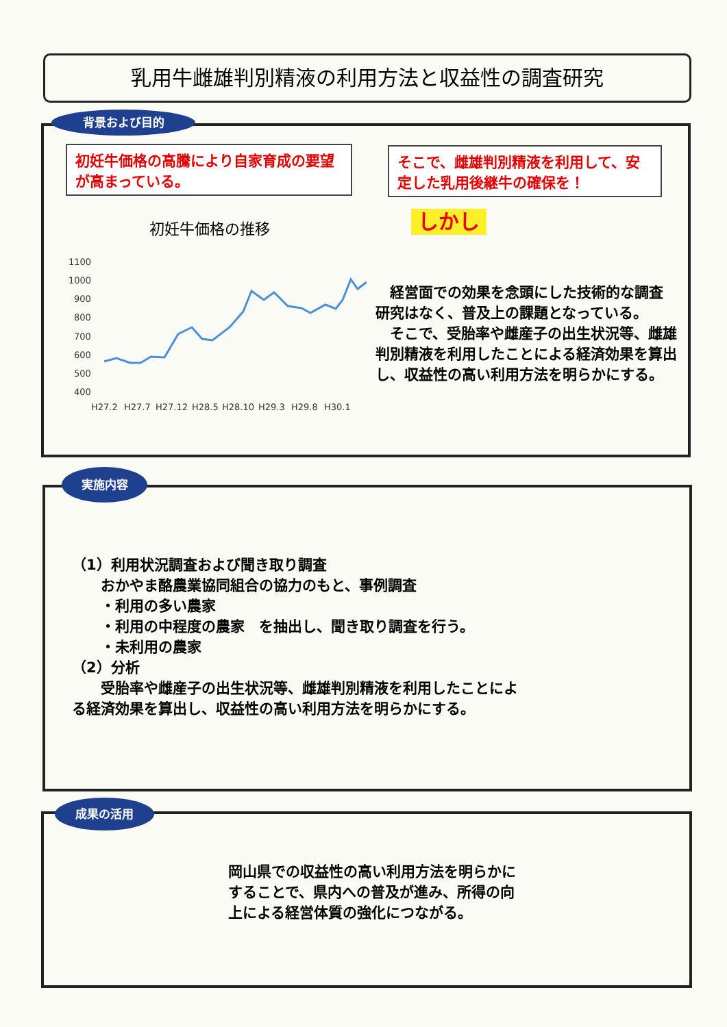乳用牛雌雄判別精液の利用方法と収益性の調査研究
背景および目的
初妊牛価格の高騰により自家育成の要望が高まっている。
そこで、雌雄判別精液を利用して、安定した乳用後継牛の確保を！
しかし
初妊牛価格の推移
1100
1000
900
800
700
600
500
400
H27.2
H27.7
H27.12
H28.5
H28.10
H29.3
H29.8
H30.1
　経営面での効果を念頭にした技術的な調査研究はなく、普及上の課題となっている。
　そこで、受胎率や雌産子の出生状況等、雌雄判別精液を利用したことによる経済効果を算出し、収益性の高い利用方法を明らかにする。
実施内容
（1）利用状況調査および聞き取り調査
　　おかやま酪農業協同組合の協力のもと、事例調査
　　・利用の多い農家
　　・利用の中程度の農家　を抽出し、聞き取り調査を行う。
　　・未利用の農家
（2）分析
　　受胎率や雌産子の出生状況等、雌雄判別精液を利用したことによる経済効果を算出し、収益性の高い利用方法を明らかにする。
成果の活用
岡山県での収益性の高い利用方法を明らかにすることで、県内への普及が進み、所得の向上による経営体質の強化につながる。